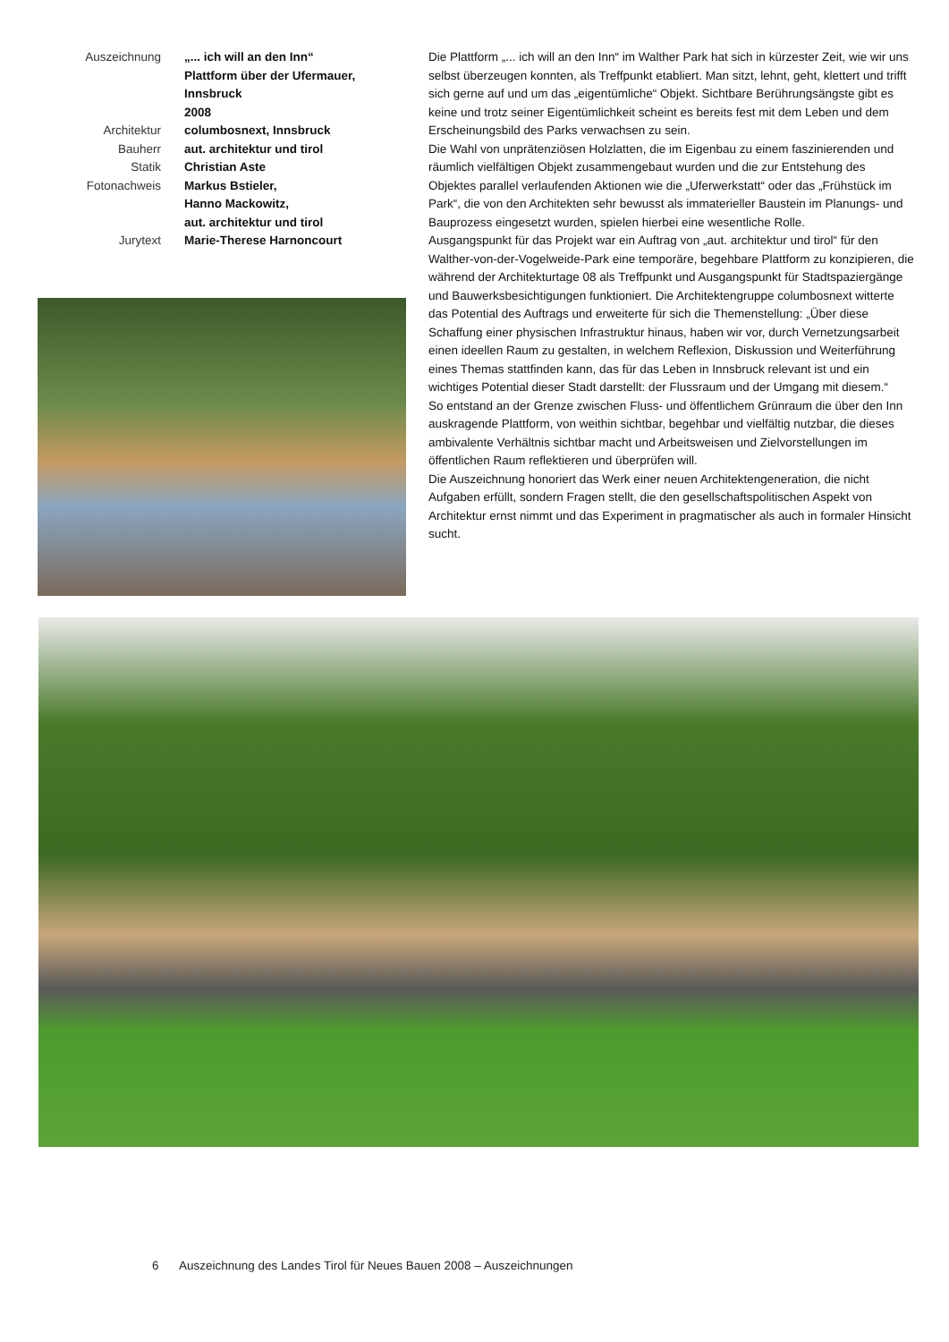| Auszeichnung | „... ich will an den Inn“ Plattform über der Ufermauer, Innsbruck 2008 |
| Architektur | columbosnext, Innsbruck |
| Bauherr | aut. architektur und tirol |
| Statik | Christian Aste |
| Fotonachweis | Markus Bstieler, Hanno Mackowitz, aut. architektur und tirol |
| Jurytext | Marie-Therese Harnoncourt |
Die Plattform „... ich will an den Inn“ im Walther Park hat sich in kürzester Zeit, wie wir uns selbst überzeugen konnten, als Treffpunkt etabliert. Man sitzt, lehnt, geht, klettert und trifft sich gerne auf und um das „eigentümliche“ Objekt. Sichtbare Berührungsängste gibt es keine und trotz seiner Eigentümlichkeit scheint es bereits fest mit dem Leben und dem Erscheinungsbild des Parks verwachsen zu sein.
Die Wahl von unprätenziösen Holzlatten, die im Eigenbau zu einem faszinierenden und räumlich vielfältigen Objekt zusammengebaut wurden und die zur Entstehung des Objektes parallel verlaufenden Aktionen wie die „Uferwerkstatt“ oder das „Frühstück im Park“, die von den Architekten sehr bewusst als immaterieller Baustein im Planungs- und Bauprozess eingesetzt wurden, spielen hierbei eine wesentliche Rolle.
Ausgangspunkt für das Projekt war ein Auftrag von „aut. architektur und tirol“ für den Walther-von-der-Vogelweide-Park eine temporäre, begehbare Plattform zu konzipieren, die während der Architekturtage 08 als Treffpunkt und Ausgangspunkt für Stadtspaziergänge und Bauwerksbesichtigungen funktioniert. Die Architektengruppe columbosnext witterte das Potential des Auftrags und erweiterte für sich die Themenstellung: „Über diese Schaffung einer physischen Infrastruktur hinaus, haben wir vor, durch Vernetzungsarbeit einen ideellen Raum zu gestalten, in welchem Reflexion, Diskussion und Weiterführung eines Themas stattfinden kann, das für das Leben in Innsbruck relevant ist und ein wichtiges Potential dieser Stadt darstellt: der Flussraum und der Umgang mit diesem.“
So entstand an der Grenze zwischen Fluss- und öffentlichem Grünraum die über den Inn auskragende Plattform, von weithin sichtbar, begehbar und vielfältig nutzbar, die dieses ambivalente Verhältnis sichtbar macht und Arbeitsweisen und Zielvorstellungen im öffentlichen Raum reflektieren und überprüfen will.
Die Auszeichnung honoriert das Werk einer neuen Architektengeneration, die nicht Aufgaben erfüllt, sondern Fragen stellt, die den gesellschaftspolitischen Aspekt von Architektur ernst nimmt und das Experiment in pragmatischer als auch in formaler Hinsicht sucht.
6 Auszeichnung des Landes Tirol für Neues Bauen 2008 – Auszeichnungen